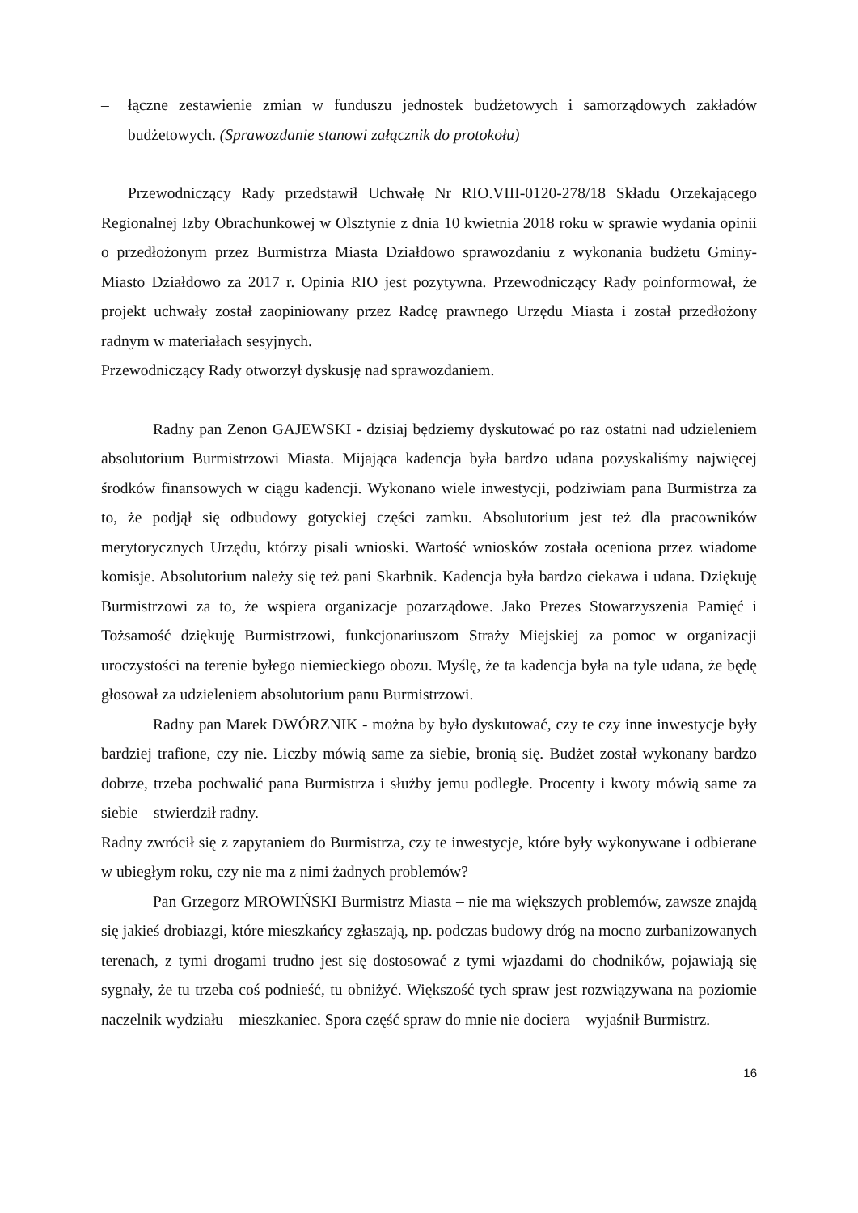– łączne zestawienie zmian w funduszu jednostek budżetowych i samorządowych zakładów budżetowych. (Sprawozdanie stanowi załącznik do protokołu)
Przewodniczący Rady przedstawił Uchwałę Nr RIO.VIII-0120-278/18 Składu Orzekającego Regionalnej Izby Obrachunkowej w Olsztynie z dnia 10 kwietnia 2018 roku w sprawie wydania opinii o przedłożonym przez Burmistrza Miasta Działdowo sprawozdaniu z wykonania budżetu Gminy-Miasto Działdowo za 2017 r. Opinia RIO jest pozytywna. Przewodniczący Rady poinformował, że projekt uchwały został zaopiniowany przez Radcę prawnego Urzędu Miasta i został przedłożony radnym w materiałach sesyjnych.
Przewodniczący Rady otworzył dyskusję nad sprawozdaniem.
Radny pan Zenon GAJEWSKI - dzisiaj będziemy dyskutować po raz ostatni nad udzieleniem absolutorium Burmistrzowi Miasta. Mijająca kadencja była bardzo udana pozyskaliśmy najwięcej środków finansowych w ciągu kadencji. Wykonano wiele inwestycji, podziwiam pana Burmistrza za to, że podjął się odbudowy gotyckiej części zamku. Absolutorium jest też dla pracowników merytorycznych Urzędu, którzy pisali wnioski. Wartość wniosków została oceniona przez wiadome komisje. Absolutorium należy się też pani Skarbnik. Kadencja była bardzo ciekawa i udana. Dziękuję Burmistrzowi za to, że wspiera organizacje pozarządowe. Jako Prezes Stowarzyszenia Pamięć i Tożsamość dziękuję Burmistrzowi, funkcjonariuszom Straży Miejskiej za pomoc w organizacji uroczystości na terenie byłego niemieckiego obozu. Myślę, że ta kadencja była na tyle udana, że będę głosował za udzieleniem absolutorium panu Burmistrzowi.
Radny pan Marek DWÓRZNIK - można by było dyskutować, czy te czy inne inwestycje były bardziej trafione, czy nie. Liczby mówią same za siebie, bronią się. Budżet został wykonany bardzo dobrze, trzeba pochwalić pana Burmistrza i służby jemu podległe. Procenty i kwoty mówią same za siebie – stwierdził radny.
Radny zwrócił się z zapytaniem do Burmistrza, czy te inwestycje, które były wykonywane i odbierane w ubiegłym roku, czy nie ma z nimi żadnych problemów?
Pan Grzegorz MROWIŃSKI Burmistrz Miasta – nie ma większych problemów, zawsze znajdą się jakieś drobiazgi, które mieszkańcy zgłaszają, np. podczas budowy dróg na mocno zurbanizowanych terenach, z tymi drogami trudno jest się dostosować z tymi wjazdami do chodników, pojawiają się sygnały, że tu trzeba coś podnieść, tu obniżyć. Większość tych spraw jest rozwiązywana na poziomie naczelnik wydziału – mieszkaniec. Spora część spraw do mnie nie dociera – wyjaśnił Burmistrz.
16